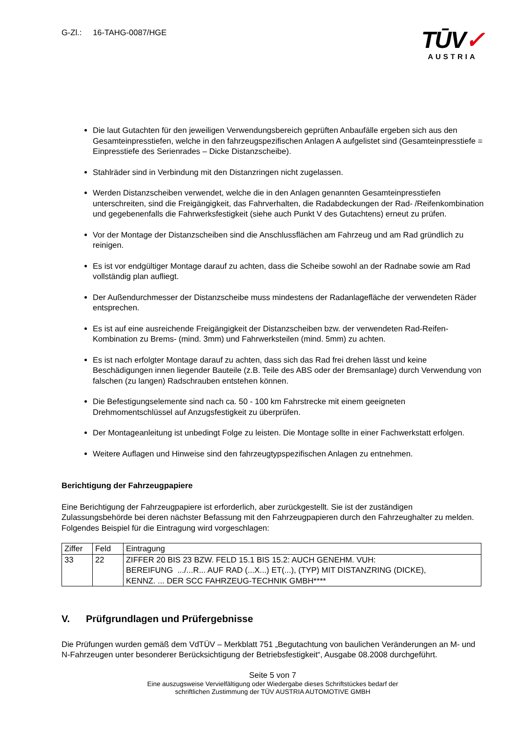G-Zl.: 16-TAHG-0087/HGE
TŪV✓
AUSTRIA
Die laut Gutachten für den jeweiligen Verwendungsbereich geprüften Anbaufälle ergeben sich aus den Gesamteinpresstiefen, welche in den fahrzeugspezifischen Anlagen A aufgelistet sind (Gesamteinpresstiefe = Einpresstiefe des Serienrades – Dicke Distanzscheibe).
Stahlräder sind in Verbindung mit den Distanzringen nicht zugelassen.
Werden Distanzscheiben verwendet, welche die in den Anlagen genannten Gesamteinpresstiefen unterschreiten, sind die Freigängigkeit, das Fahrverhalten, die Radabdeckungen der Rad- /Reifenkombination und gegebenenfalls die Fahrwerksfestigkeit (siehe auch Punkt V des Gutachtens) erneut zu prüfen.
Vor der Montage der Distanzscheiben sind die Anschlussflächen am Fahrzeug und am Rad gründlich zu reinigen.
Es ist vor endgültiger Montage darauf zu achten, dass die Scheibe sowohl an der Radnabe sowie am Rad vollständig plan aufliegt.
Der Außendurchmesser der Distanzscheibe muss mindestens der Radanlagefläche der verwendeten Räder entsprechen.
Es ist auf eine ausreichende Freigängigkeit der Distanzscheiben bzw. der verwendeten Rad-Reifen-Kombination zu Brems- (mind. 3mm) und Fahrwerksteilen (mind. 5mm) zu achten.
Es ist nach erfolgter Montage darauf zu achten, dass sich das Rad frei drehen lässt und keine Beschädigungen innen liegender Bauteile (z.B. Teile des ABS oder der Bremsanlage) durch Verwendung von falschen (zu langen) Radschrauben entstehen können.
Die Befestigungselemente sind nach ca. 50 - 100 km Fahrstrecke mit einem geeigneten Drehmomentschlüssel auf Anzugsfestigkeit zu überprüfen.
Der Montageanleitung ist unbedingt Folge zu leisten. Die Montage sollte in einer Fachwerkstatt erfolgen.
Weitere Auflagen und Hinweise sind den fahrzeugtypspezifischen Anlagen zu entnehmen.
Berichtigung der Fahrzeugpapiere
Eine Berichtigung der Fahrzeugpapiere ist erforderlich, aber zurückgestellt. Sie ist der zuständigen Zulassungsbehörde bei deren nächster Befassung mit den Fahrzeugpapieren durch den Fahrzeughalter zu melden. Folgendes Beispiel für die Eintragung wird vorgeschlagen:
| Ziffer | Feld | Eintragung |
| 33 | 22 | ZIFFER 20 BIS 23 BZW. FELD 15.1 BIS 15.2: AUCH GENEHM. VUH: BEREIFUNG .../...R... AUF RAD (...X...) ET(...), (TYP) MIT DISTANZRING (DICKE), KENNZ. ... DER SCC FAHRZEUG-TECHNIK GMBH**** |
V. Prüfgrundlagen und Prüfergebnisse
Die Prüfungen wurden gemäß dem VdTÜV – Merkblatt 751 „Begutachtung von baulichen Veränderungen an M- und N-Fahrzeugen unter besonderer Berücksichtigung der Betriebsfestigkeit“, Ausgabe 08.2008 durchgeführt.
Seite 5 von 7
Eine auszugsweise Vervielfältigung oder Wiedergabe dieses Schriftstückes bedarf der
schriftlichen Zustimmung der TÜV AUSTRIA AUTOMOTIVE GMBH